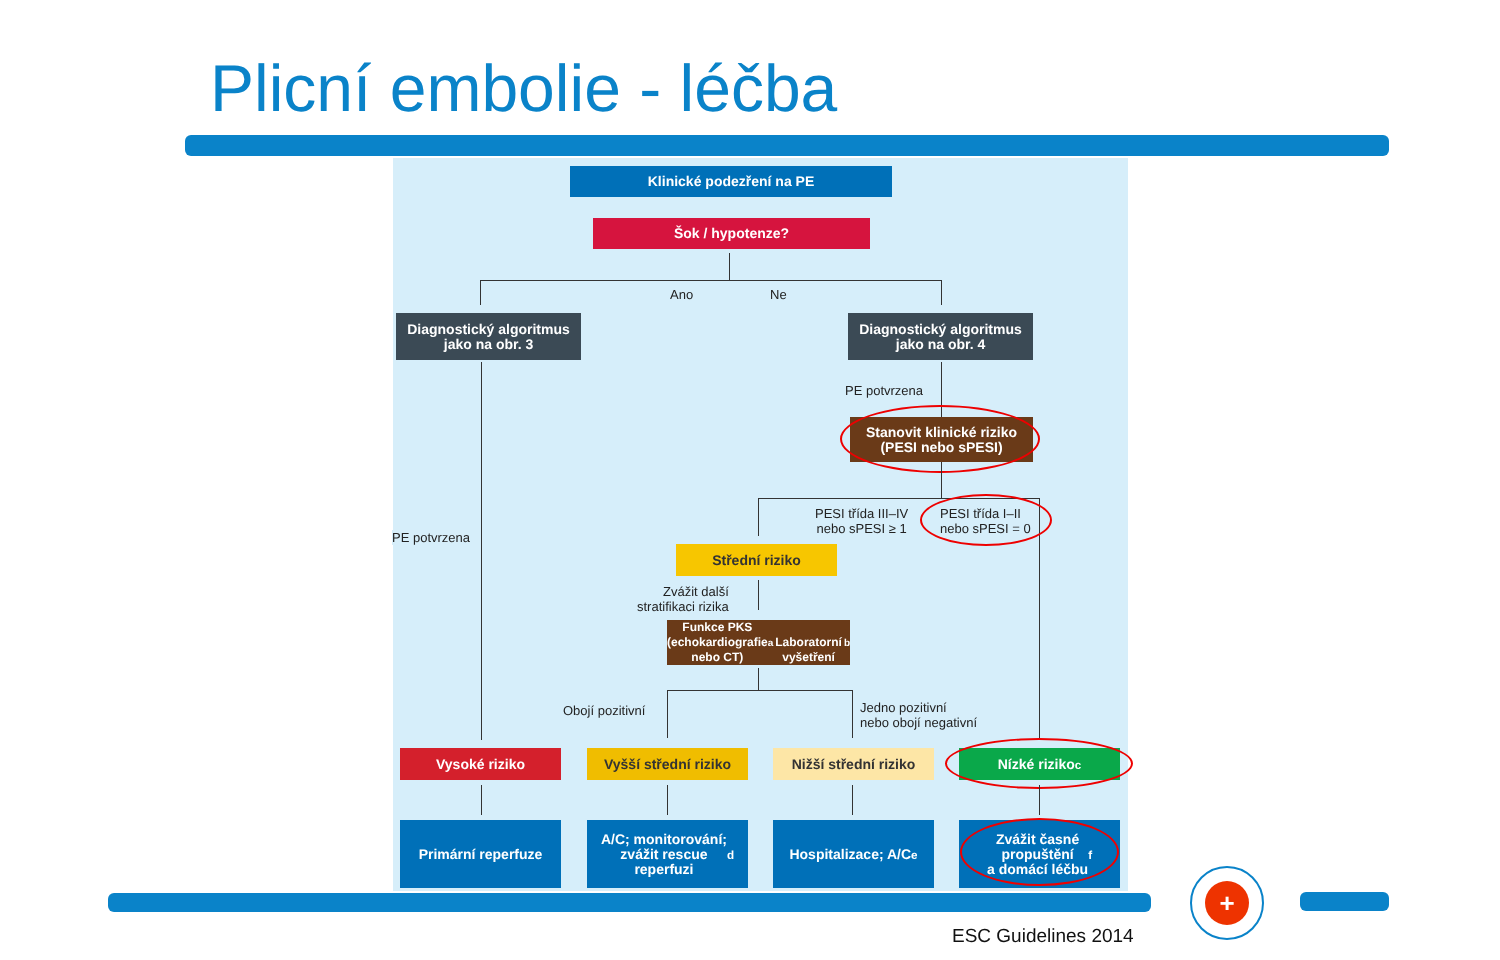Plicní embolie - léčba
Klinické podezření na PE
Šok / hypotenze?
Ano Ne
Diagnostický algoritmus
jako na obr. 3
Diagnostický algoritmus
jako na obr. 4
PE potvrzena
PE potvrzena
Stanovit klinické riziko
(PESI nebo sPESI)
PESI třída III–IV
nebo sPESI ≥ 1
PESI třída I–II
nebo sPESI = 0
Střední riziko
Zvážit další
stratifikaci rizika
Funkce PKS
(echokardiografie nebo CT)<sup>a</sup>
Laboratorní vyšetření<sup>b</sup>
Obojí pozitivní
Jedno pozitivní
nebo obojí negativní
Vysoké riziko
Vyšší střední riziko
Nižší střední riziko
Nízké riziko<sup>c</sup>
Primární reperfuze
A/C; monitorování;
zvážit rescue
reperfuzi<sup>d</sup>
Hospitalizace; A/C<sup>e</sup>
Zvážit časné
propuštění
a domácí léčbu<sup>f</sup>
+
ESC Guidelines 2014